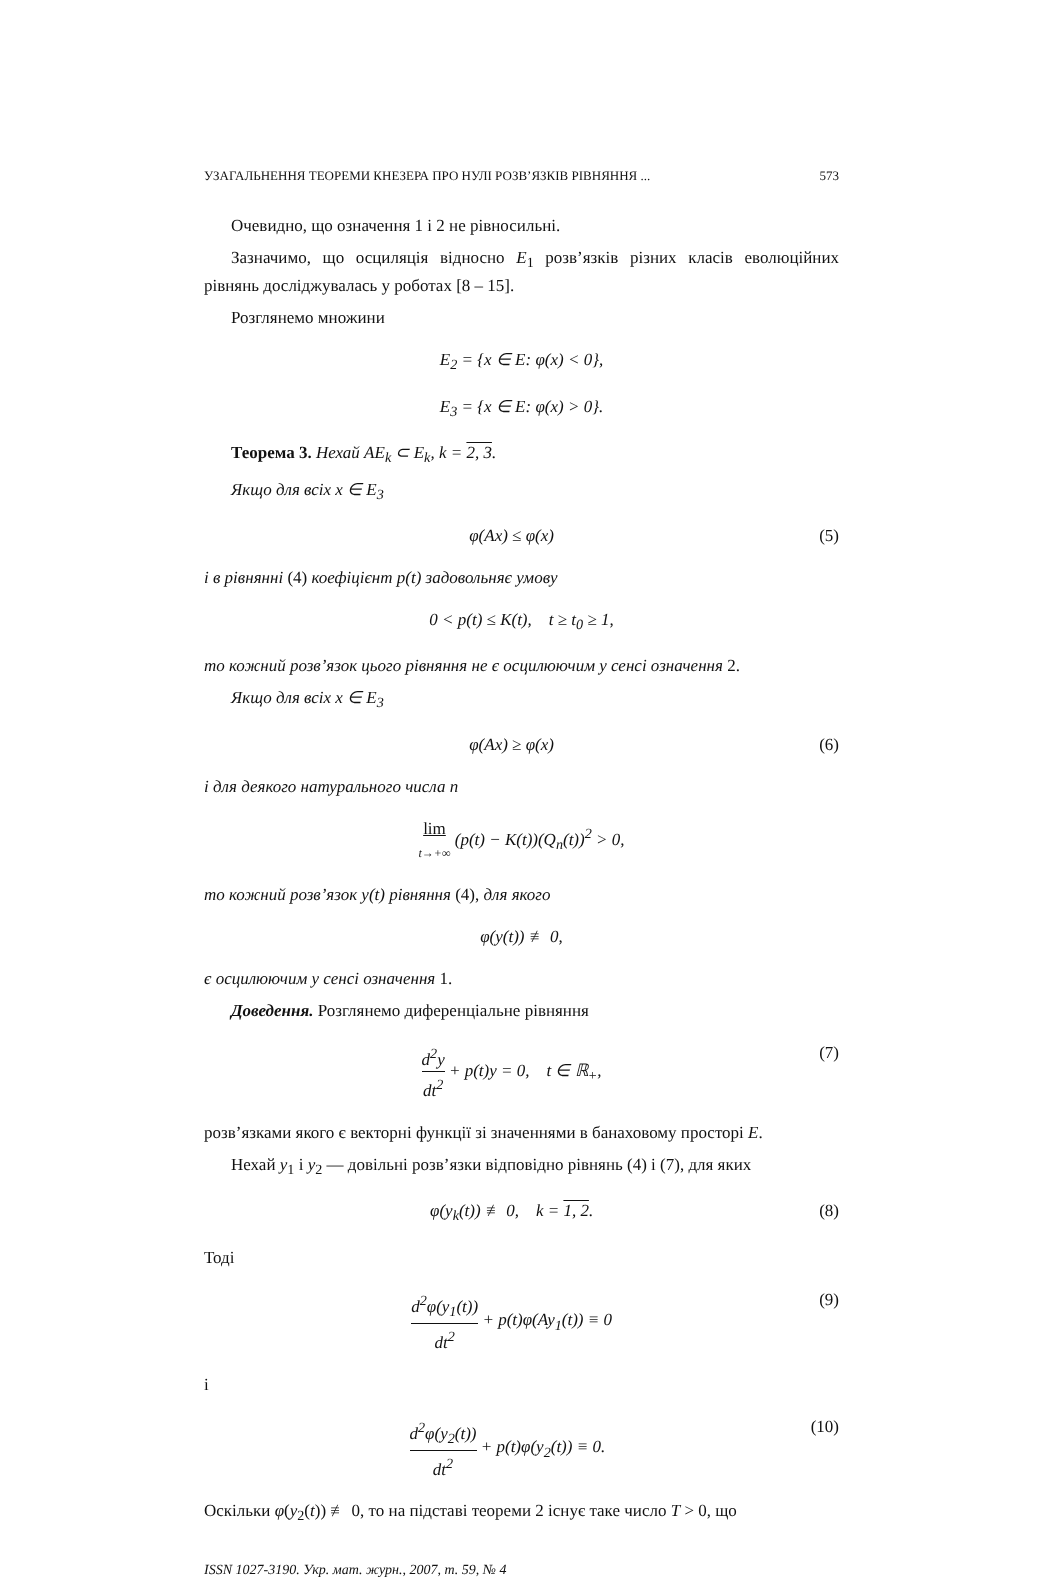УЗАГАЛЬНЕННЯ ТЕОРЕМИ КНЕЗЕРА ПРО НУЛІ РОЗВ’ЯЗКІВ РІВНЯННЯ ... 573
Очевидно, що означення 1 і 2 не рівносильні.
Зазначимо, що осциляція відносно E<sub>1</sub> розв’язків різних класів еволюційних рівнянь досліджувалась у роботах [8 – 15].
Розглянемо множини
E<sub>2</sub> = {x ∈ E: φ(x) < 0},
E<sub>3</sub> = {x ∈ E: φ(x) > 0}.
Теорема 3. Нехай AE<sub>k</sub> ⊂ E<sub>k</sub>, k = 2, 3.
Якщо для всіх x ∈ E<sub>3</sub>
φ(Ax) ≤ φ(x) (5)
і в рівнянні (4) коефіцієнт p(t) задовольняє умову
0 < p(t) ≤ K(t), t ≥ t<sub>0</sub> ≥ 1,
то кожний розв’язок цього рівняння не є осцилюючим у сенсі означення 2.
Якщо для всіх x ∈ E<sub>3</sub>
φ(Ax) ≥ φ(x) (6)
і для деякого натурального числа n
lim t→+∞ (p(t) − K(t))(Q<sub>n</sub>(t))<sup>2</sup> > 0,
то кожний розв’язок y(t) рівняння (4), для якого
φ(y(t)) ≢ 0,
є осцилюючим у сенсі означення 1.
Доведення. Розглянемо диференціальне рівняння
d<sup>2</sup>y dt<sup>2</sup> + p(t)y = 0, t ∈ ℝ<sub>+</sub>, (7)
розв’язками якого є векторні функції зі значеннями в банаховому просторі E.
Нехай y<sub>1</sub> і y<sub>2</sub> — довільні розв’язки відповідно рівнянь (4) і (7), для яких
φ(y<sub>k</sub>(t)) ≢ 0, k = 1, 2. (8)
Тоді
d<sup>2</sup>φ(y<sub>1</sub>(t)) dt<sup>2</sup> + p(t)φ(Ay<sub>1</sub>(t)) ≡ 0 (9)
і
d<sup>2</sup>φ(y<sub>2</sub>(t)) dt<sup>2</sup> + p(t)φ(y<sub>2</sub>(t)) ≡ 0. (10)
Оскільки φ(y<sub>2</sub>(t)) ≢ 0, то на підставі теореми 2 існує таке число T > 0, що
ISSN 1027-3190. Укр. мат. журн., 2007, т. 59, № 4